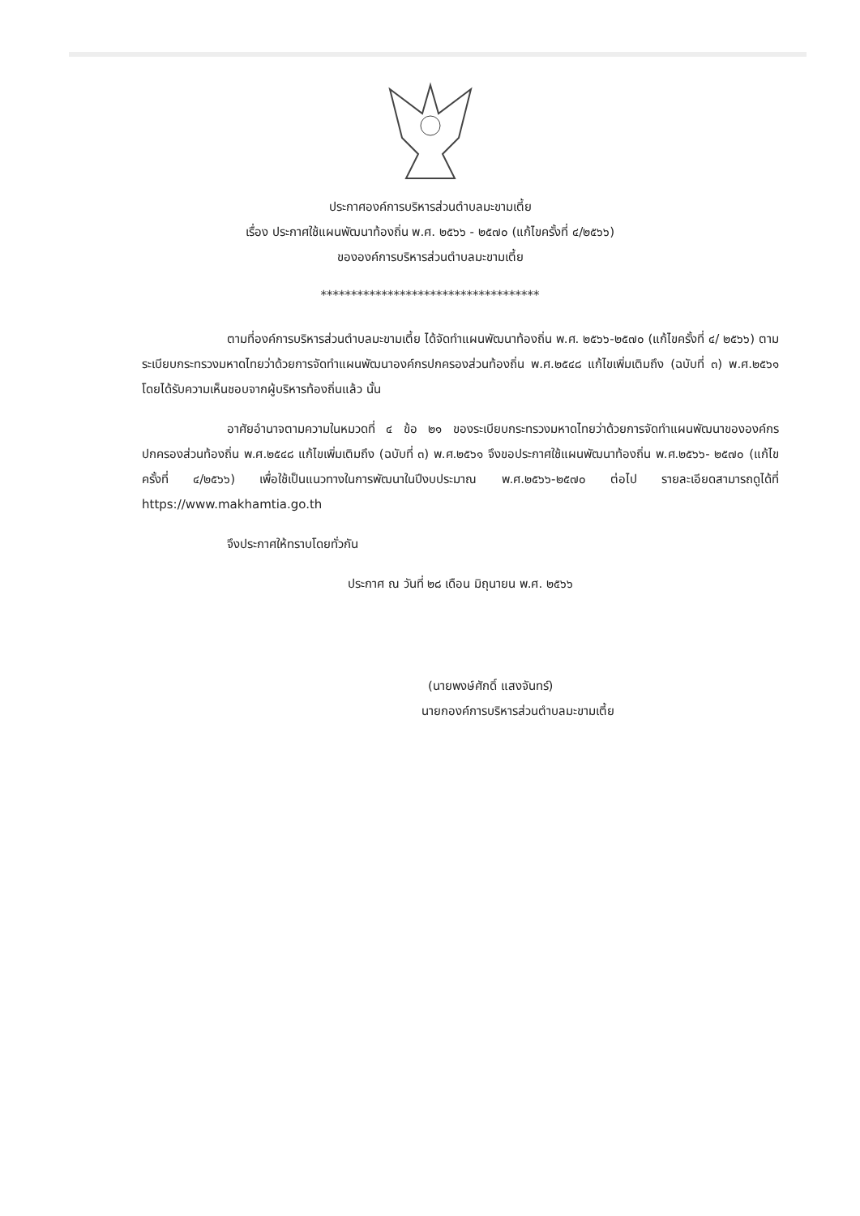ประกาศองค์การบริหารส่วนตำบลมะขามเตี้ย
เรื่อง ประกาศใช้แผนพัฒนาท้องถิ่น พ.ศ. ๒๕๖๖ - ๒๕๗๐ (แก้ไขครั้งที่ ๔/๒๕๖๖)
ขององค์การบริหารส่วนตำบลมะขามเตี้ย
************************************
ตามที่องค์การบริหารส่วนตำบลมะขามเตี้ย ได้จัดทำแผนพัฒนาท้องถิ่น พ.ศ. ๒๕๖๖-๒๕๗๐ (แก้ไขครั้งที่ ๔/ ๒๕๖๖) ตามระเบียบกระทรวงมหาดไทยว่าด้วยการจัดทำแผนพัฒนาองค์กรปกครองส่วนท้องถิ่น พ.ศ.๒๕๔๘ แก้ไขเพิ่มเติมถึง (ฉบับที่ ๓) พ.ศ.๒๕๖๑ โดยได้รับความเห็นชอบจากผู้บริหารท้องถิ่นแล้ว นั้น
อาศัยอำนาจตามความในหมวดที่ ๔ ข้อ ๒๑ ของระเบียบกระทรวงมหาดไทยว่าด้วยการจัดทำแผนพัฒนาขององค์กรปกครองส่วนท้องถิ่น พ.ศ.๒๕๔๘ แก้ไขเพิ่มเติมถึง (ฉบับที่ ๓) พ.ศ.๒๕๖๑ จึงขอประกาศใช้แผนพัฒนาท้องถิ่น พ.ศ.๒๕๖๖- ๒๕๗๐ (แก้ไขครั้งที่ ๔/๒๕๖๖) เพื่อใช้เป็นแนวทางในการพัฒนาในปีงบประมาณ พ.ศ.๒๕๖๖-๒๕๗๐ ต่อไป รายละเอียดสามารถดูได้ที่ https://www.makhamtia.go.th
จึงประกาศให้ทราบโดยทั่วกัน
ประกาศ ณ วันที่ ๒๘ เดือน มิถุนายน พ.ศ. ๒๕๖๖
(นายพงษ์ศักดิ์ แสงจันทร์)
นายกองค์การบริหารส่วนตำบลมะขามเตี้ย